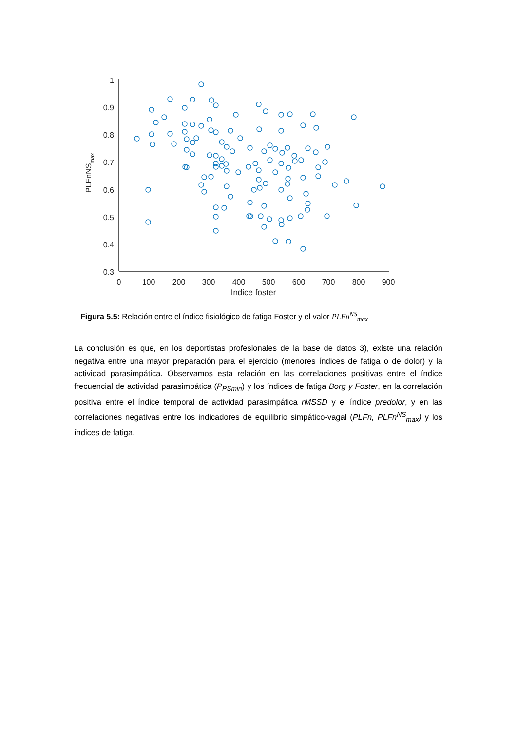1
0.9
0.8
0.7
0.6
0.5
0.4
0.3
0
100
200
300
400
500
600
700
800
900
Indice foster
PLFnNSmax
Figura 5.5: Relación entre el índice fisiológico de fatiga Foster y el valor PLFn<sup>NS</sup><sub>max</sub>
La conclusión es que, en los deportistas profesionales de la base de datos 3), existe una relación negativa entre una mayor preparación para el ejercicio (menores índices de fatiga o de dolor) y la actividad parasimpática. Observamos esta relación en las correlaciones positivas entre el índice frecuencial de actividad parasimpática (P<sub>PSmin</sub>) y los índices de fatiga Borg y Foster, en la correlación positiva entre el índice temporal de actividad parasimpática rMSSD y el índice predolor, y en las correlaciones negativas entre los indicadores de equilibrio simpático-vagal (PLFn, PLFn<sup>NS</sup><sub>max</sub>) y los índices de fatiga.